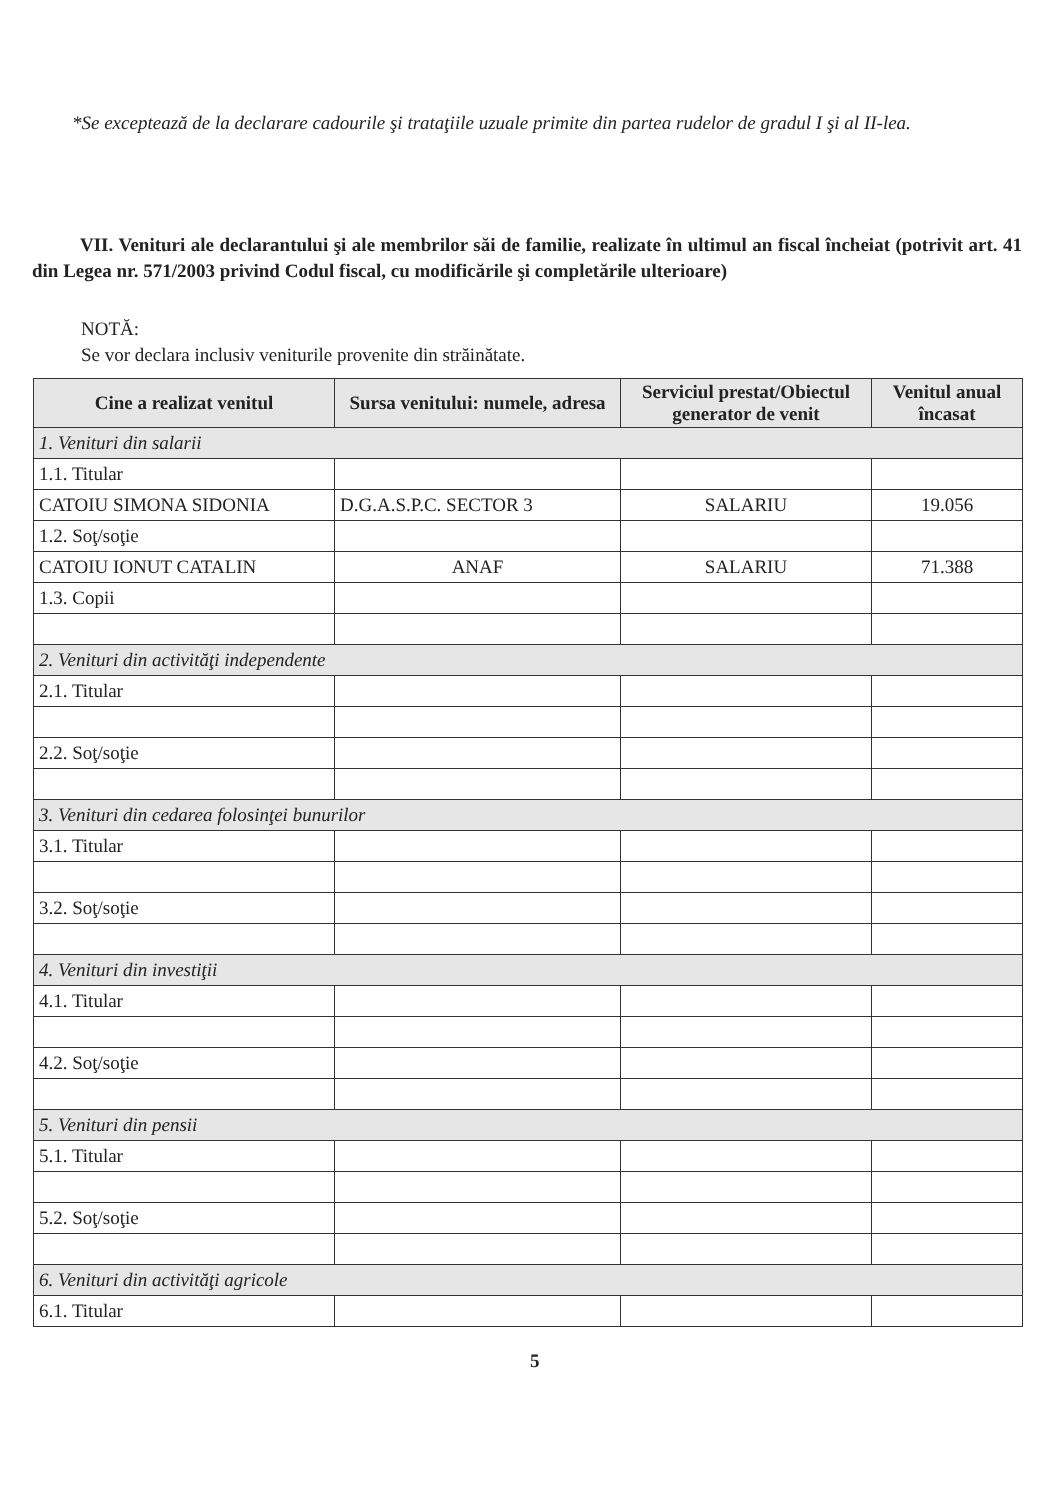*Se exceptează de la declarare cadourile şi trataţiile uzuale primite din partea rudelor de gradul I şi al II-lea.
VII. Venituri ale declarantului şi ale membrilor săi de familie, realizate în ultimul an fiscal încheiat (potrivit art. 41 din Legea nr. 571/2003 privind Codul fiscal, cu modificările şi completările ulterioare)
NOTĂ:
Se vor declara inclusiv veniturile provenite din străinătate.
| Cine a realizat venitul | Sursa venitului: numele, adresa | Serviciul prestat/Obiectul generator de venit | Venitul anual încasat |
| --- | --- | --- | --- |
| 1. Venituri din salarii | | | |
| 1.1. Titular | | | |
| CATOIU SIMONA SIDONIA | D.G.A.S.P.C. SECTOR 3 | SALARIU | 19.056 |
| 1.2. Soţ/soţie | | | |
| CATOIU IONUT CATALIN | ANAF | SALARIU | 71.388 |
| 1.3. Copii | | | |
| 2. Venituri din activităţi independente | | | |
| 2.1. Titular | | | |
| 2.2. Soţ/soţie | | | |
| 3. Venituri din cedarea folosinţei bunurilor | | | |
| 3.1. Titular | | | |
| 3.2. Soţ/soţie | | | |
| 4. Venituri din investiţii | | | |
| 4.1. Titular | | | |
| 4.2. Soţ/soţie | | | |
| 5. Venituri din pensii | | | |
| 5.1. Titular | | | |
| 5.2. Soţ/soţie | | | |
| 6. Venituri din activităţi agricole | | | |
| 6.1. Titular | | | |
5